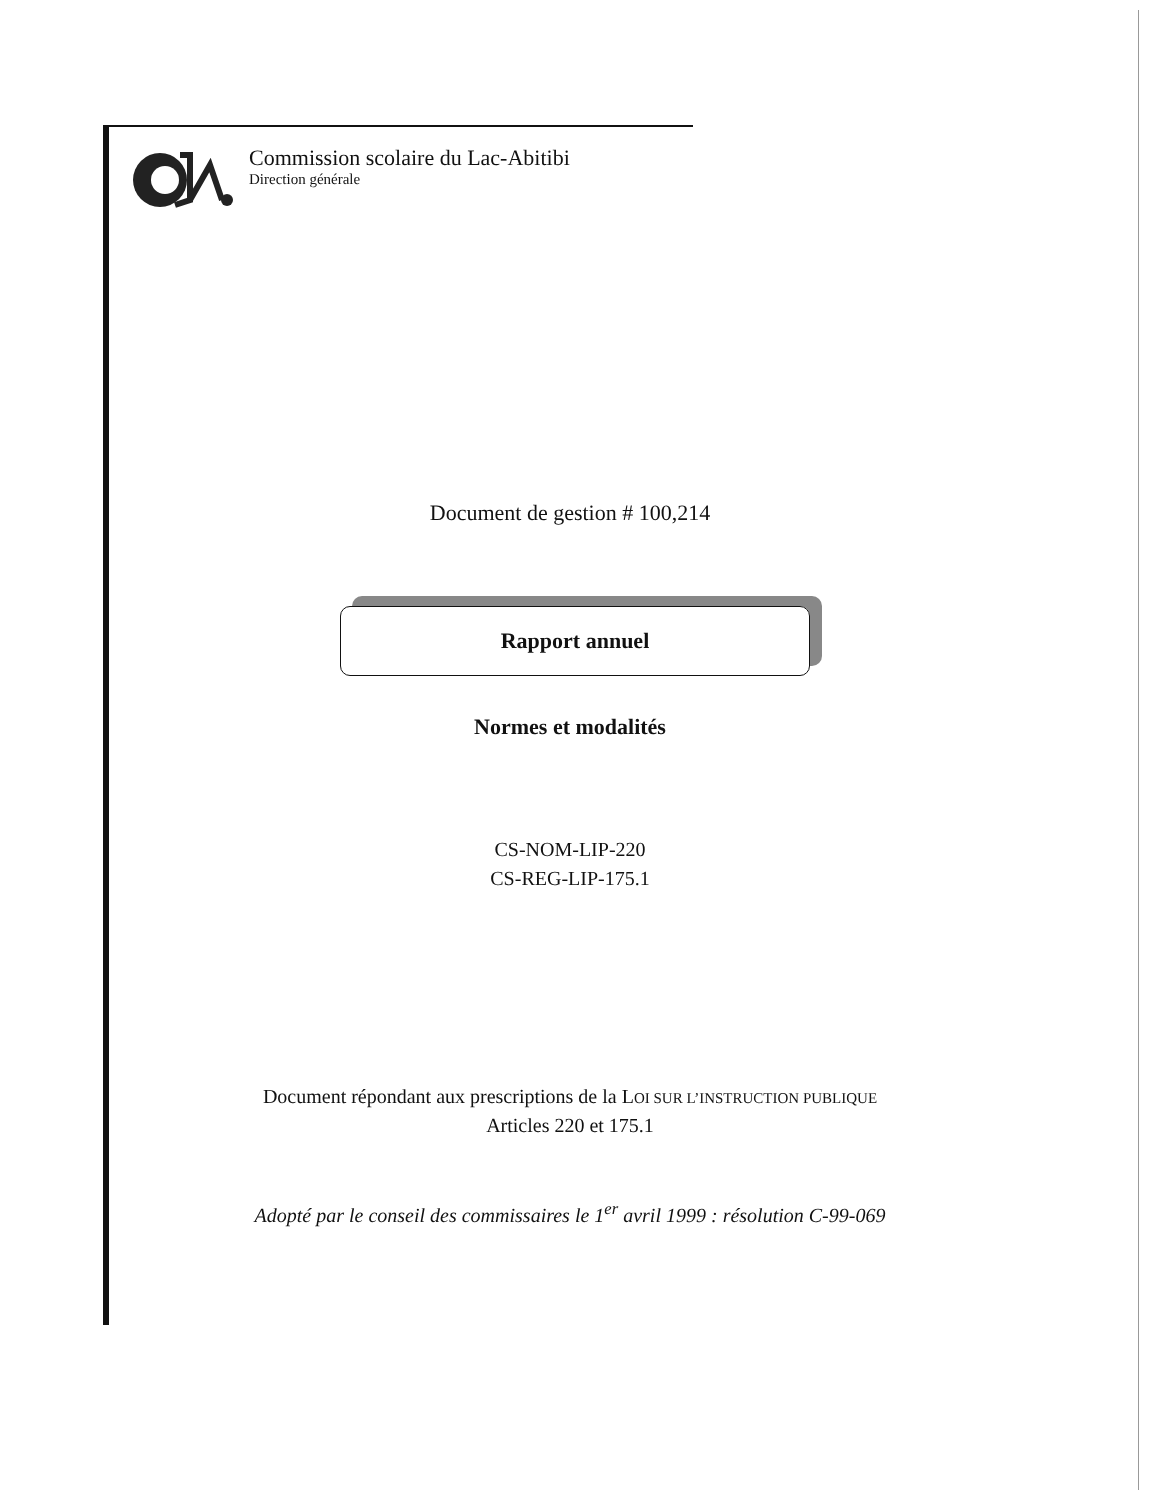Commission scolaire du Lac-Abitibi
Direction générale
Document de gestion # 100,214
Rapport annuel
Normes et modalités
CS-NOM-LIP-220
CS-REG-LIP-175.1
Document répondant aux prescriptions de la LOI SUR L’INSTRUCTION PUBLIQUE
Articles 220 et 175.1
Adopté par le conseil des commissaires le 1<sup>er</sup> avril 1999 : résolution C-99-069